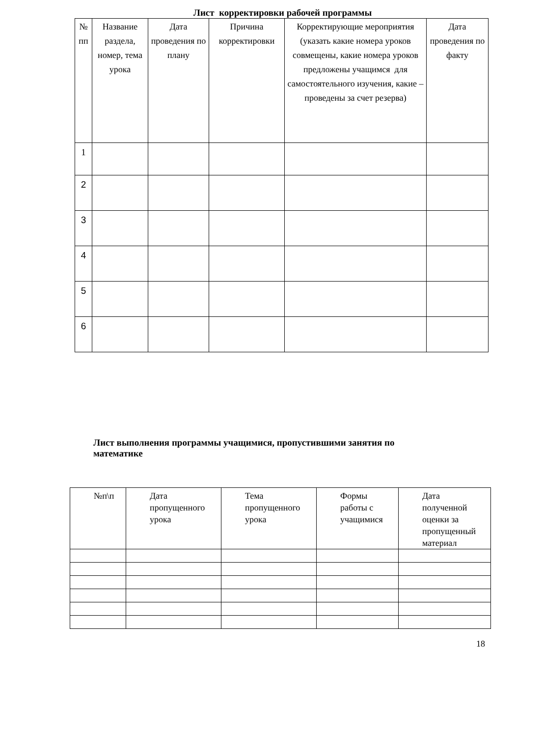Лист корректировки рабочей программы
| № пп | Название раздела, номер, тема урока | Дата проведения по плану | Причина корректировки | Корректирующие мероприятия (указать какие номера уроков совмещены, какие номера уроков предложены учащимся для самостоятельного изучения, какие – проведены за счет резерва) | Дата проведения по факту |
| --- | --- | --- | --- | --- | --- |
| 1 | | | | | |
| 2 | | | | | |
| 3 | | | | | |
| 4 | | | | | |
| 5 | | | | | |
| 6 | | | | | |
Лист выполнения программы учащимися, пропустившими занятия по математике
| №п\п | Дата пропущенного урока | Тема пропущенного урока | Формы работы с учащимися | Дата полученной оценки за пропущенный материал |
| --- | --- | --- | --- | --- |
18